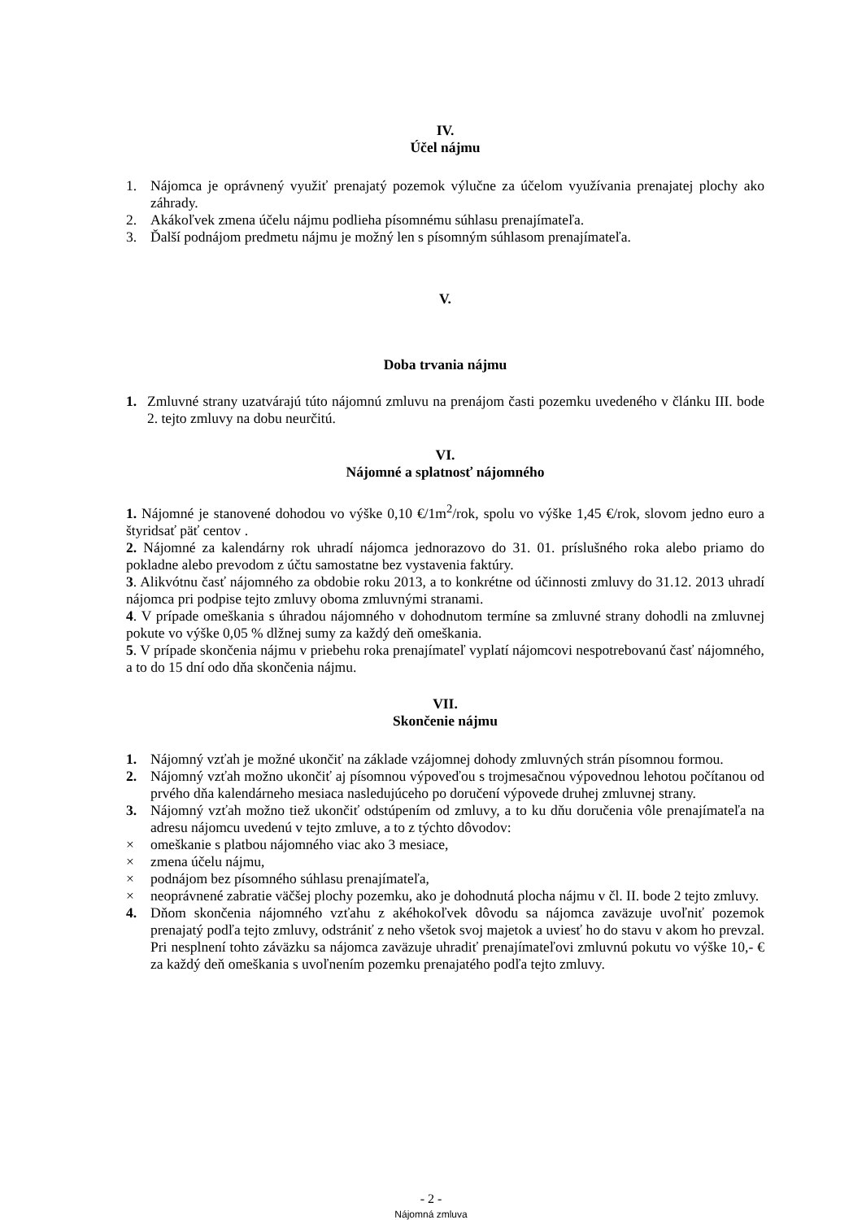IV.
Účel nájmu
1. Nájomca je oprávnený využiť prenajatý pozemok výlučne za účelom využívania prenajatej plochy ako záhrady.
2. Akákoľvek zmena účelu nájmu podlieha písomnému súhlasu prenajímateľa.
3. Ďalší podnájom predmetu nájmu je možný len s písomným súhlasom prenajímateľa.
V.
Doba trvania nájmu
1. Zmluvné strany uzatvárajú túto nájomnú zmluvu na prenájom časti pozemku uvedeného v článku III. bode 2. tejto zmluvy na dobu neurčitú.
VI.
Nájomné a splatnosť nájomného
1. Nájomné je stanovené dohodou vo výške 0,10 €/1m<sup>2</sup>/rok, spolu vo výške 1,45 €/rok, slovom jedno euro a štyridsať päť centov .
2. Nájomné za kalendárny rok uhradí nájomca jednorazovo do 31. 01. príslušného roka alebo priamo do pokladne alebo prevodom z účtu samostatne bez vystavenia faktúry.
3. Alikvótnu časť nájomného za obdobie roku 2013, a to konkrétne od účinnosti zmluvy do 31.12. 2013 uhradí nájomca pri podpise tejto zmluvy oboma zmluvnými stranami.
4. V prípade omeškania s úhradou nájomného v dohodnutom termíne sa zmluvné strany dohodli na zmluvnej pokute vo výške 0,05 % dlžnej sumy za každý deň omeškania.
5. V prípade skončenia nájmu v priebehu roka prenajímateľ vyplatí nájomcovi nespotrebovanú časť nájomného, a to do 15 dní odo dňa skončenia nájmu.
VII.
Skončenie nájmu
1. Nájomný vzťah je možné ukončiť na základe vzájomnej dohody zmluvných strán písomnou formou.
2. Nájomný vzťah možno ukončiť aj písomnou výpoveďou s trojmesačnou výpovednou lehotou počítanou od prvého dňa kalendárneho mesiaca nasledujúceho po doručení výpovede druhej zmluvnej strany.
3. Nájomný vzťah možno tiež ukončiť odstúpením od zmluvy, a to ku dňu doručenia vôle prenajímateľa na adresu nájomcu uvedenú v tejto zmluve, a to z týchto dôvodov:
× omeškanie s platbou nájomného viac ako 3 mesiace,
× zmena účelu nájmu,
× podnájom bez písomného súhlasu prenajímateľa,
× neoprávnené zabratie väčšej plochy pozemku, ako je dohodnutá plocha nájmu v čl. II. bode 2 tejto zmluvy.
4. Dňom skončenia nájomného vzťahu z akéhokoľvek dôvodu sa nájomca zaväzuje uvoľniť pozemok prenajatý podľa tejto zmluvy, odstrániť z neho všetok svoj majetok a uviesť ho do stavu v akom ho prevzal. Pri nesplnení tohto záväzku sa nájomca zaväzuje uhradiť prenajímateľovi zmluvnú pokutu vo výške 10,- € za každý deň omeškania s uvoľnením pozemku prenajatého podľa tejto zmluvy.
- 2 -
Nájomná zmluva